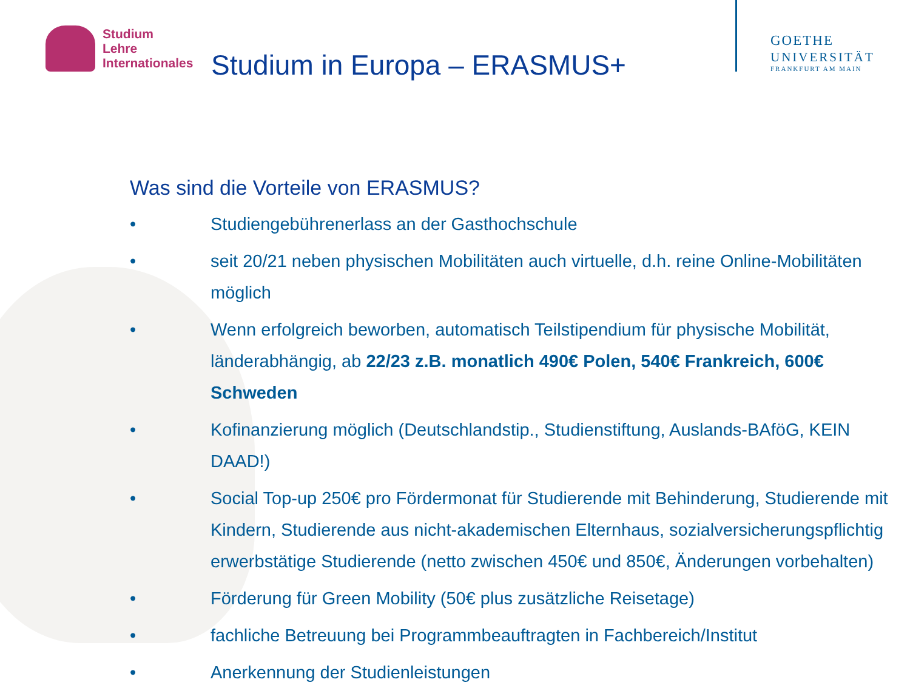Studium
Lehre
Internationales
Studium in Europa – ERASMUS+
GOETHE
UNIVERSITÄT
FRANKFURT AM MAIN
Was sind die Vorteile von ERASMUS?
• Studiengebührenerlass an der Gasthochschule
• seit 20/21 neben physischen Mobilitäten auch virtuelle, d.h. reine Online-Mobilitäten möglich
• Wenn erfolgreich beworben, automatisch Teilstipendium für physische Mobilität, länderabhängig, ab 22/23 z.B. monatlich 490€ Polen, 540€ Frankreich, 600€ Schweden
• Kofinanzierung möglich (Deutschlandstip., Studienstiftung, Auslands-BAföG, KEIN DAAD!)
• Social Top-up 250€ pro Fördermonat für Studierende mit Behinderung, Studierende mit Kindern, Studierende aus nicht-akademischen Elternhaus, sozialversicherungspflichtig erwerbstätige Studierende (netto zwischen 450€ und 850€, Änderungen vorbehalten)
• Förderung für Green Mobility (50€ plus zusätzliche Reisetage)
• fachliche Betreuung bei Programmbeauftragten in Fachbereich/Institut
• Anerkennung der Studienleistungen